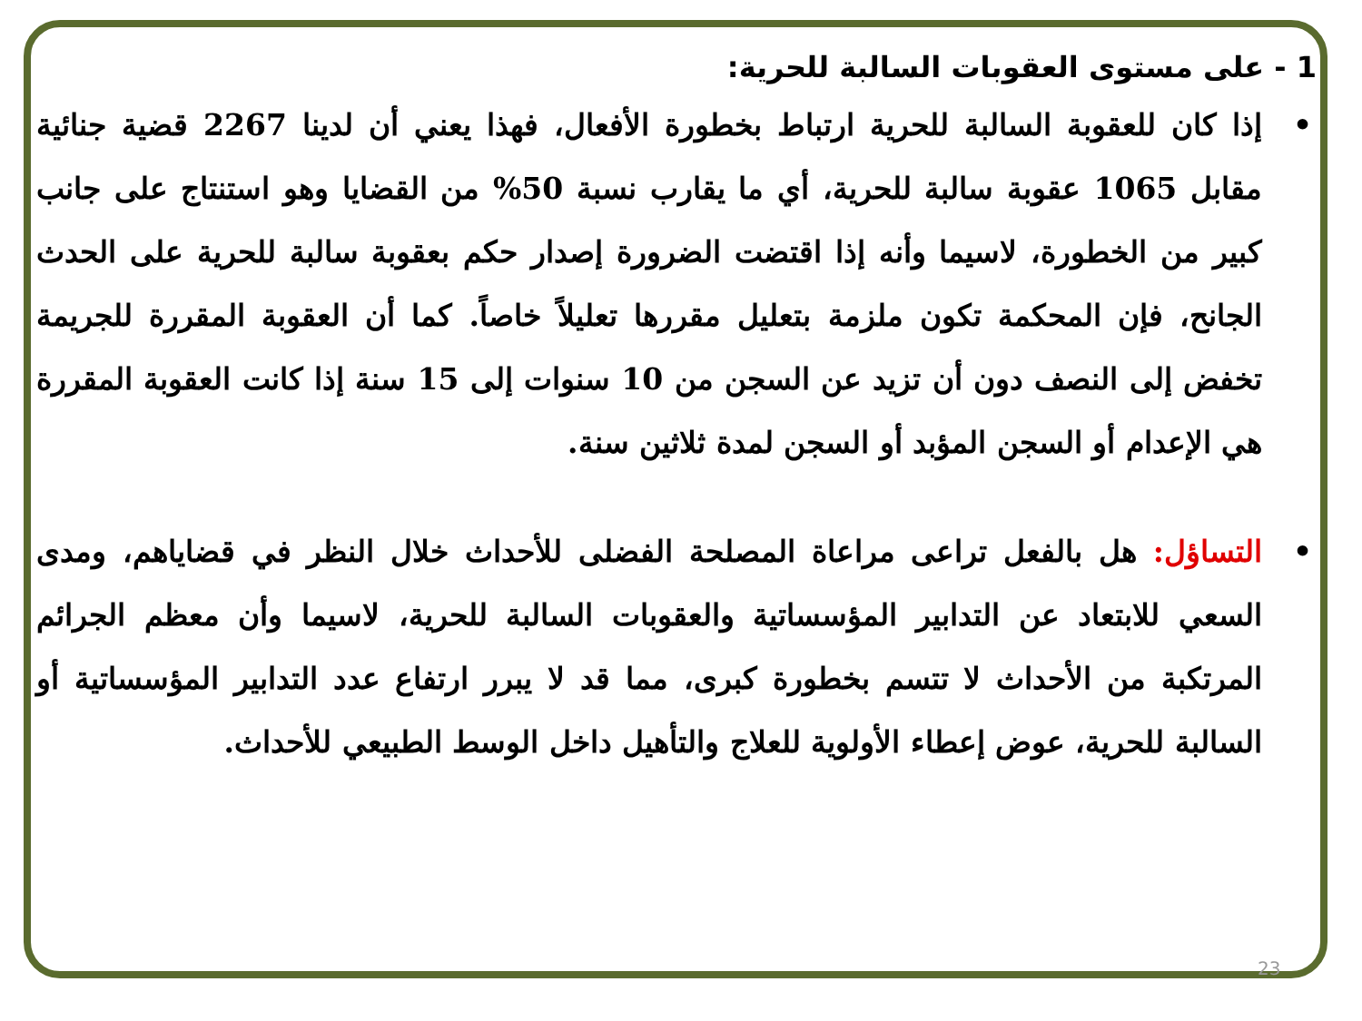1 - على مستوى العقوبات السالبة للحرية:
• إذا كان للعقوبة السالبة للحرية ارتباط بخطورة الأفعال، فهذا يعني أن لدينا 2267 قضية جنائية مقابل 1065 عقوبة سالبة للحرية، أي ما يقارب نسبة 50% من القضايا وهو استنتاج على جانب كبير من الخطورة، لاسيما وأنه إذا اقتضت الضرورة إصدار حكم بعقوبة سالبة للحرية على الحدث الجانح، فإن المحكمة تكون ملزمة بتعليل مقررها تعليلاً خاصاً. كما أن العقوبة المقررة للجريمة تخفض إلى النصف دون أن تزيد عن السجن من 10 سنوات إلى 15 سنة إذا كانت العقوبة المقررة هي الإعدام أو السجن المؤبد أو السجن لمدة ثلاثين سنة.
• التساؤل: هل بالفعل تراعى مراعاة المصلحة الفضلى للأحداث خلال النظر في قضاياهم، ومدى السعي للابتعاد عن التدابير المؤسساتية والعقوبات السالبة للحرية، لاسيما وأن معظم الجرائم المرتكبة من الأحداث لا تتسم بخطورة كبرى، مما قد لا يبرر ارتفاع عدد التدابير المؤسساتية أو السالبة للحرية، عوض إعطاء الأولوية للعلاج والتأهيل داخل الوسط الطبيعي للأحداث.
23